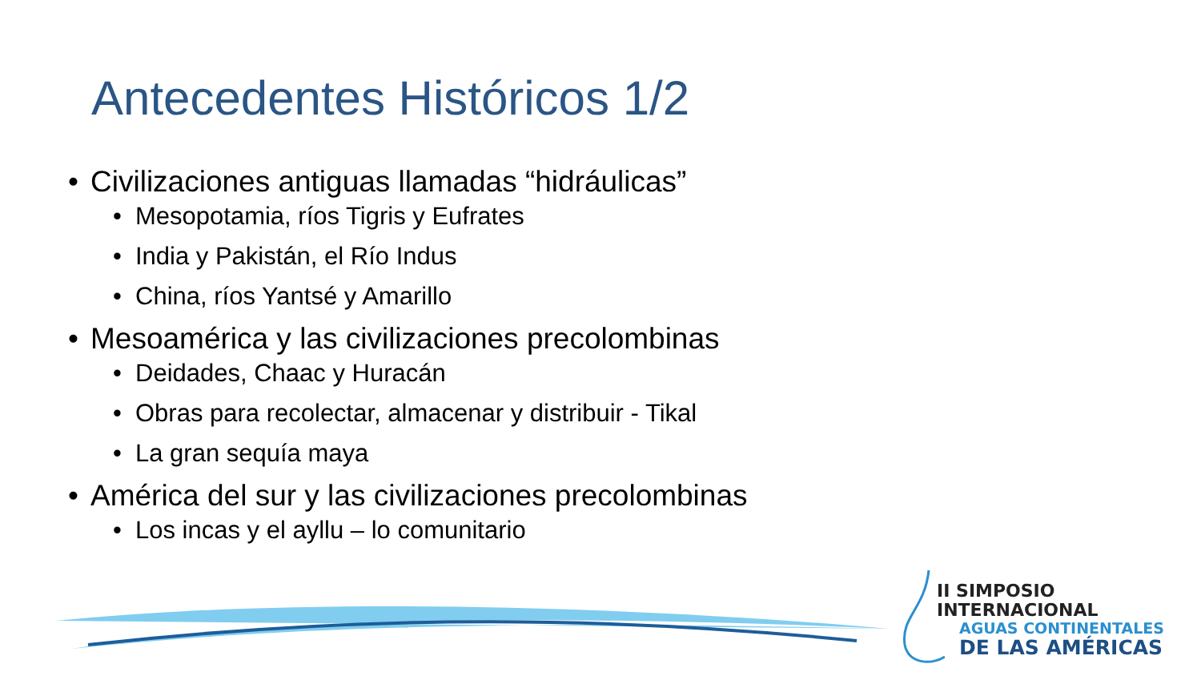Antecedentes Históricos 1/2
• Civilizaciones antiguas llamadas “hidráulicas”
• Mesopotamia, ríos Tigris y Eufrates
• India y Pakistán, el Río Indus
• China, ríos Yantsé y Amarillo
• Mesoamérica y las civilizaciones precolombinas
• Deidades, Chaac y Huracán
• Obras para recolectar, almacenar y distribuir - Tikal
• La gran sequía maya
• América del sur y las civilizaciones precolombinas
• Los incas y el ayllu – lo comunitario
II SIMPOSIO INTERNACIONAL
AGUAS CONTINENTALES
DE LAS AMÉRICAS